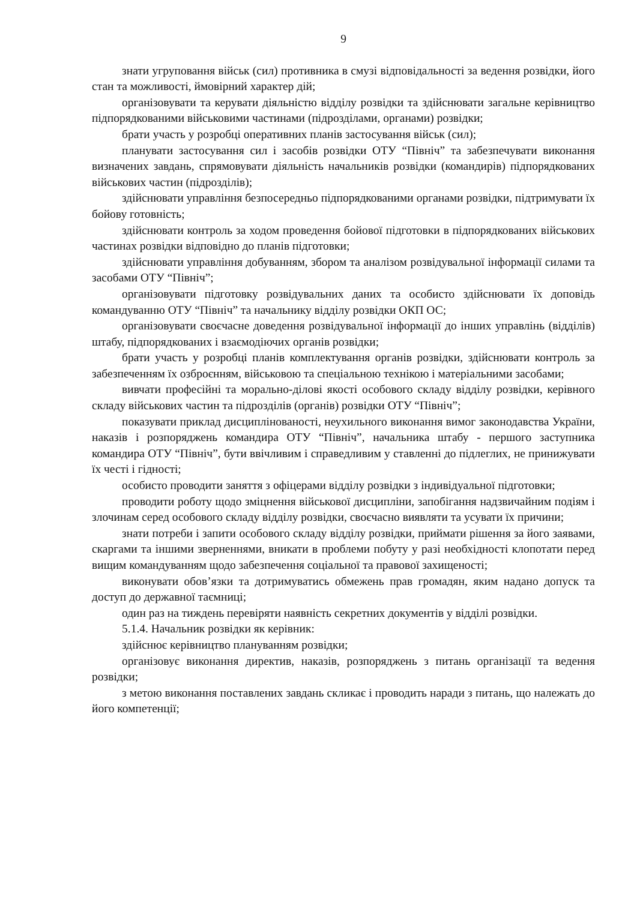9
знати угруповання військ (сил) противника в смузі відповідальності за ведення розвідки, його стан та можливості, ймовірний характер дій;
організовувати та керувати діяльністю відділу розвідки та здійснювати загальне керівництво підпорядкованими військовими частинами (підрозділами, органами) розвідки;
брати участь у розробці оперативних планів застосування військ (сил);
планувати застосування сил і засобів розвідки ОТУ “Північ” та забезпечувати виконання визначених завдань, спрямовувати діяльність начальників розвідки (командирів) підпорядкованих військових частин (підрозділів);
здійснювати управління безпосередньо підпорядкованими органами розвідки, підтримувати їх бойову готовність;
здійснювати контроль за ходом проведення бойової підготовки в підпорядкованих військових частинах розвідки відповідно до планів підготовки;
здійснювати управління добуванням, збором та аналізом розвідувальної інформації силами та засобами ОТУ “Північ”;
організовувати підготовку розвідувальних даних та особисто здійснювати їх доповідь командуванню ОТУ “Північ” та начальнику відділу розвідки ОКП ОС;
організовувати своєчасне доведення розвідувальної інформації до інших управлінь (відділів) штабу, підпорядкованих і взаємодіючих органів розвідки;
брати участь у розробці планів комплектування органів розвідки, здійснювати контроль за забезпеченням їх озброєнням, військовою та спеціальною технікою і матеріальними засобами;
вивчати професійні та морально-ділові якості особового складу відділу розвідки, керівного складу військових частин та підрозділів (органів) розвідки ОТУ “Північ”;
показувати приклад дисциплінованості, неухильного виконання вимог законодавства України, наказів і розпоряджень командира ОТУ “Північ”, начальника штабу - першого заступника командира ОТУ “Північ”, бути ввічливим і справедливим у ставленні до підлеглих, не принижувати їх честі і гідності;
особисто проводити заняття з офіцерами відділу розвідки з індивідуальної підготовки;
проводити роботу щодо зміцнення військової дисципліни, запобігання надзвичайним подіям і злочинам серед особового складу відділу розвідки, своєчасно виявляти та усувати їх причини;
знати потреби і запити особового складу відділу розвідки, приймати рішення за його заявами, скаргами та іншими зверненнями, вникати в проблеми побуту у разі необхідності клопотати перед вищим командуванням щодо забезпечення соціальної та правової захищеності;
виконувати обов’язки та дотримуватись обмежень прав громадян, яким надано допуск та доступ до державної таємниці;
один раз на тиждень перевіряти наявність секретних документів у відділі розвідки.
5.1.4. Начальник розвідки як керівник:
здійснює керівництво плануванням розвідки;
організовує виконання директив, наказів, розпоряджень з питань організації та ведення розвідки;
з метою виконання поставлених завдань скликає і проводить наради з питань, що належать до його компетенції;